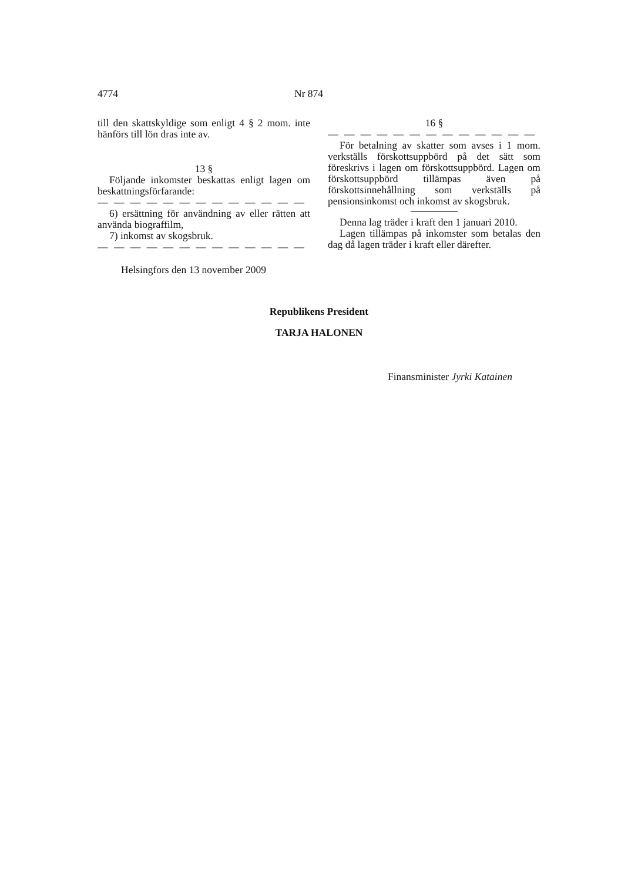4774 Nr 874
till den skattskyldige som enligt 4 § 2 mom. inte hänförs till lön dras inte av.
13 §
Följande inkomster beskattas enligt lagen om beskattningsförfarande:
— — — — — — — — — — — — — —
6) ersättning för användning av eller rätten att använda biograffilm,
7) inkomst av skogsbruk.
— — — — — — — — — — — — — —
Helsingfors den 13 november 2009
16 §
— — — — — — — — — — — — — —
För betalning av skatter som avses i 1 mom. verkställs förskottsuppbörd på det sätt som föreskrivs i lagen om förskottsuppbörd. Lagen om förskottsuppbörd tillämpas även på förskottsinnehållning som verkställs på pensionsinkomst och inkomst av skogsbruk.
Denna lag träder i kraft den 1 januari 2010.
Lagen tillämpas på inkomster som betalas den dag då lagen träder i kraft eller därefter.
Republikens President
TARJA HALONEN
Finansminister Jyrki Katainen